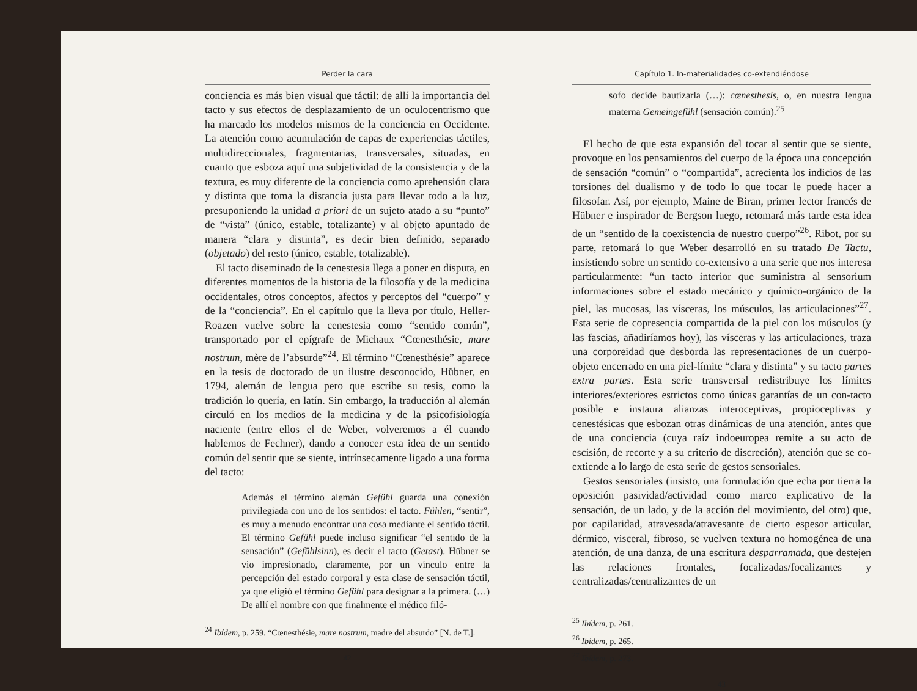Perder la cara
conciencia es más bien visual que táctil: de allí la importancia del tacto y sus efectos de desplazamiento de un oculocentrismo que ha marcado los modelos mismos de la conciencia en Occidente. La atención como acumulación de capas de experiencias táctiles, multidireccionales, fragmentarias, transversales, situadas, en cuanto que esboza aquí una subjetividad de la consistencia y de la textura, es muy diferente de la conciencia como aprehensión clara y distinta que toma la distancia justa para llevar todo a la luz, presuponiendo la unidad a priori de un sujeto atado a su “punto” de “vista” (único, estable, totalizante) y al objeto apuntado de manera “clara y distinta”, es decir bien definido, separado (objetado) del resto (único, estable, totalizable).
El tacto diseminado de la cenestesia llega a poner en disputa, en diferentes momentos de la historia de la filosofía y de la medicina occidentales, otros conceptos, afectos y perceptos del “cuerpo” y de la “conciencia”. En el capítulo que la lleva por título, Heller-Roazen vuelve sobre la cenestesia como “sentido común”, transportado por el epígrafe de Michaux “Cœnesthésie, mare nostrum, mère de l’absurde”<sup>24</sup>. El término “Cœnesthésie” aparece en la tesis de doctorado de un ilustre desconocido, Hübner, en 1794, alemán de lengua pero que escribe su tesis, como la tradición lo quería, en latín. Sin embargo, la traducción al alemán circuló en los medios de la medicina y de la psicofisiología naciente (entre ellos el de Weber, volveremos a él cuando hablemos de Fechner), dando a conocer esta idea de un sentido común del sentir que se siente, intrínsecamente ligado a una forma del tacto:
Además el término alemán Gefühl guarda una conexión privilegiada con uno de los sentidos: el tacto. Fühlen, “sentir”, es muy a menudo encontrar una cosa mediante el sentido táctil. El término Gefühl puede incluso significar “el sentido de la sensación” (Gefühlsinn), es decir el tacto (Getast). Hübner se vio impresionado, claramente, por un vínculo entre la percepción del estado corporal y esta clase de sensación táctil, ya que eligió el término Gefühl para designar a la primera. (…) De allí el nombre con que finalmente el médico filó-
<sup>24</sup> Ibídem, p. 259. “Cœnesthésie, mare nostrum, madre del absurdo” [N. de T.].
42
Capítulo 1. In-materialidades co-extendiéndose
sofo decide bautizarla (…): cœnesthesis, o, en nuestra lengua materna Gemeingefühl (sensación común).<sup>25</sup>
El hecho de que esta expansión del tocar al sentir que se siente, provoque en los pensamientos del cuerpo de la época una concepción de sensación “común” o “compartida”, acrecienta los indicios de las torsiones del dualismo y de todo lo que tocar le puede hacer a filosofar. Así, por ejemplo, Maine de Biran, primer lector francés de Hübner e inspirador de Bergson luego, retomará más tarde esta idea de un “sentido de la coexistencia de nuestro cuerpo”<sup>26</sup>. Ribot, por su parte, retomará lo que Weber desarrolló en su tratado De Tactu, insistiendo sobre un sentido co-extensivo a una serie que nos interesa particularmente: “un tacto interior que suministra al sensorium informaciones sobre el estado mecánico y químico-orgánico de la piel, las mucosas, las vísceras, los músculos, las articulaciones”<sup>27</sup>. Esta serie de copresencia compartida de la piel con los músculos (y las fascias, añadiríamos hoy), las vísceras y las articulaciones, traza una corporeidad que desborda las representaciones de un cuerpo-objeto encerrado en una piel-límite “clara y distinta” y su tacto partes extra partes. Esta serie transversal redistribuye los límites interiores/exteriores estrictos como únicas garantías de un con-tacto posible e instaura alianzas interoceptivas, propioceptivas y cenestésicas que esbozan otras dinámicas de una atención, antes que de una conciencia (cuya raíz indoeuropea remite a su acto de escisión, de recorte y a su criterio de discreción), atención que se co-extiende a lo largo de esta serie de gestos sensoriales.
Gestos sensoriales (insisto, una formulación que echa por tierra la oposición pasividad/actividad como marco explicativo de la sensación, de un lado, y de la acción del movimiento, del otro) que, por capilaridad, atravesada/atravesante de cierto espesor articular, dérmico, visceral, fibroso, se vuelven textura no homogénea de una atención, de una danza, de una escritura desparramada, que destejen las relaciones frontales, focalizadas/focalizantes y centralizadas/centralizantes de un
<sup>25</sup> Ibídem, p. 261.
<sup>26</sup> Ibídem, p. 265.
<sup>27</sup> Ibídem, p. 273.
43